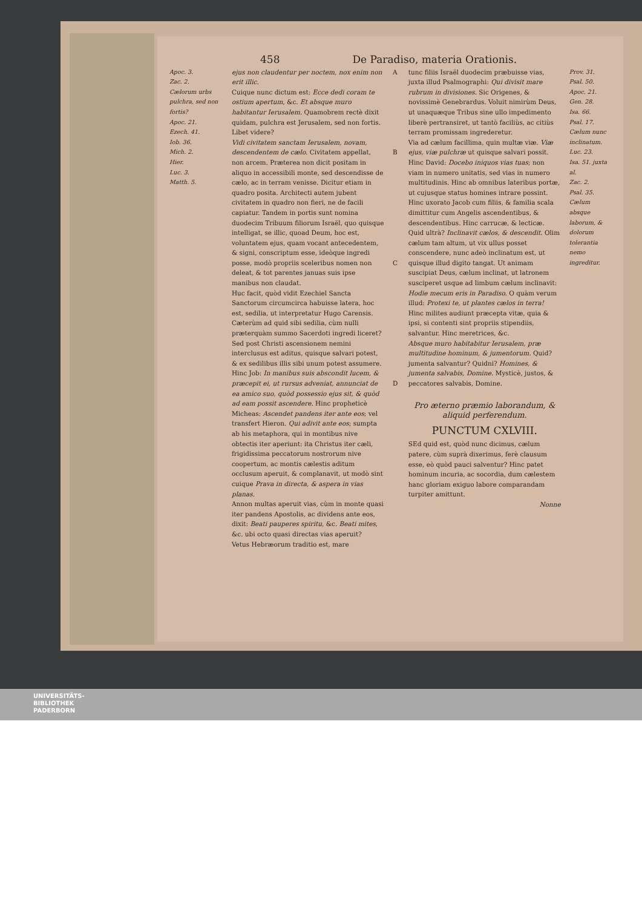458 De Paradiso, materia Orationis.
Apoc. 3.
Zac. 2.
Cælorum urbs pulchra, sed non fortis?
Apoc. 21.
Ezech. 41.
Iob. 36.
Mich. 2.
Hier.
Luc. 3.
Matth. 5.
ejus non claudentur per noctem, nox enim non erit illic.
Cuique nunc dictum est: Ecce dedi coram te ostium apertum, &c. Et absque muro habitantur Ierusalem. Quamobrem rectè dixit quidam, pulchra est Jerusalem, sed non fortis. Libet videre?
Vidi civitatem sanctam Ierusalem, novam, descendentem de cælo. Civitatem appellat, non arcem. Præterea non dicit positam in aliquo in accessibili monte, sed descendisse de cælo, ac in terram venisse. Dicitur etiam in quadro posita. Architecti autem jubent civitatem in quadro non fieri, ne de facili capiatur. Tandem in portis sunt nomina duodecim Tribuum filiorum Israël, quo quisque intelligat, se illic, quoad Deum, hoc est, voluntatem ejus, quam vocant antecedentem, & signi, conscriptum esse, ideòque ingredi posse, modò propriis sceleribus nomen non deleat, & tot parentes januas suis ipse manibus non claudat.
Huc facit, quòd vidit Ezechiel Sancta Sanctorum circumcirca habuisse latera, hoc est, sedilia, ut interpretatur Hugo Carensis. Cæterùm ad quid sibi sedilia, cùm nulli præterquàm summo Sacerdoti ingredi liceret? Sed post Christi ascensionem nemini interclusus est aditus, quisque salvari potest, & ex sedilibus illis sibi unum potest assumere.
Hinc Job: In manibus suis abscondit lucem, & præcepit ei, ut rursus adveniat, annunciat de ea amico suo, quòd possessio ejus sit, & quòd ad eam possit ascendere. Hinc propheticè Micheas: Ascendet pandens iter ante eos; vel transfert Hieron. Qui adivit ante eos; sumpta ab his metaphora, qui in montibus nive obtectis iter aperiunt: ita Christus iter cæli, frigidissima peccatorum nostrorum nive coopertum, ac montis cælestis aditum occlusum aperuit, & complanavit, ut modò sint cuique Prava in directa, & aspera in vias planas.
Annon multas aperuit vias, cùm in monte quasi iter pandens Apostolis, ac dividens ante eos, dixit: Beati pauperes spiritu, &c. Beati mites, &c. ubi octo quasi directas vias aperuit?
Vetus Hebræorum traditio est, mare
A
B
C
D
tunc filiis Israël duodecim præbuisse vias, juxta illud Psalmographi: Qui divisit mare rubrum in divisiones. Sic Origenes, & novissimè Genebrardus. Voluit nimirùm Deus, ut unaquæque Tribus sine ullo impedimento liberè pertransiret, ut tantò faciliùs, ac citiùs terram promissam ingrederetur.
Via ad cælum facillima, quin multæ viæ. Viæ ejus, viæ pulchræ ut quisque salvari possit. Hinc David: Docebo iniquos vias tuas; non viam in numero unitatis, sed vias in numero multitudinis. Hinc ab omnibus lateribus portæ, ut cujusque status homines intrare possint. Hinc uxorato Jacob cum filiis, & familia scala dimittitur cum Angelis ascendentibus, & descendentibus. Hinc carrucæ, & lecticæ. Quid ultrà? Inclinavit cælos, & descendit. Olim cælum tam altum, ut vix ullus posset conscendere, nunc adeò inclinatum est, ut quisque illud digito tangat. Ut animam suscipiat Deus, cælum inclinat, ut latronem susciperet usque ad limbum cælum inclinavit: Hodie mecum eris in Paradiso. O quàm verum illud: Protexi te, ut plantes cælos in terra! Hinc milites audiunt præcepta vitæ, quia & ipsi, si contenti sint propriis stipendiis, salvantur. Hinc meretrices, &c.
Absque muro habitabitur Ierusalem, præ multitudine hominum, & jumentorum. Quid? jumenta salvantur? Quidni? Homines, & jumenta salvabis, Domine. Mysticè, justos, & peccatores salvabis, Domine.
Pro æterno præmio laborandum, & aliquid perferendum.
PUNCTUM CXLVIII.
SEd quid est, quòd nunc dicimus, cælum patere, cùm suprà dixerimus, ferè clausum esse, eò quòd pauci salventur? Hinc patet hominum incuria, ac socordia, dum cælestem hanc gloriam exiguo labore comparandam turpiter amittunt.
Nonne
Prov. 31.
Psal. 50.
Apoc. 21.
Gen. 28.
Isa. 66.
Psal. 17.
Cælum nunc inclinatum.
Luc. 23.
Isa. 51. juxta al.
Zac. 2.
Psal. 35.
Cælum absque laborum, & dolorum tolerantia nemo ingreditur.
UNIVERSITÄTS-
BIBLIOTHEK
PADERBORN